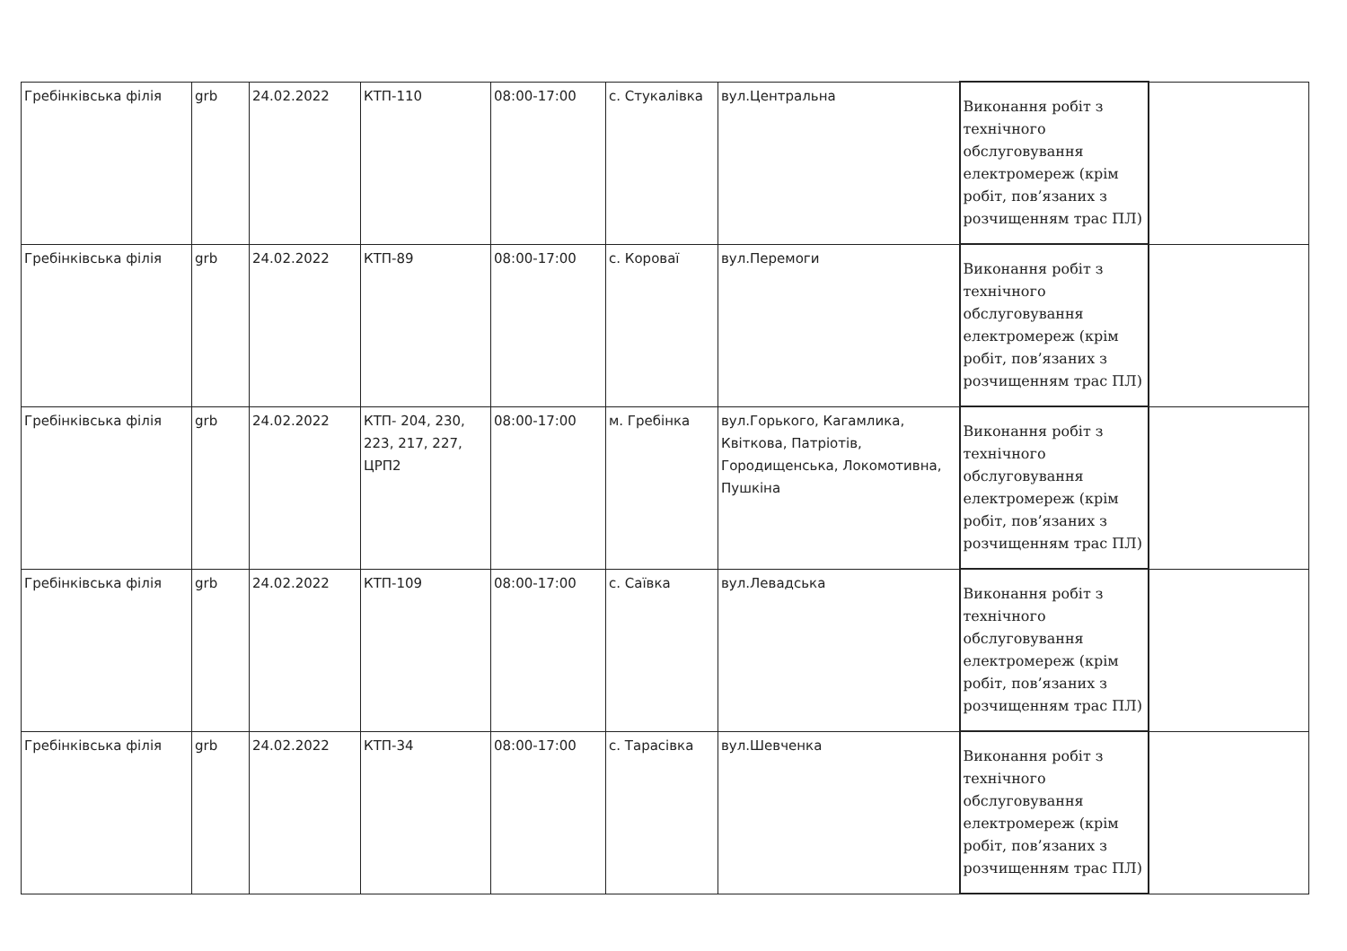| Гребінківська філія | grb | 24.02.2022 | КТП-110 | 08:00-17:00 | с. Стукалівка | вул.Центральна | Виконання робіт з технічного обслуговування електромереж (крім робіт, пов’язаних з розчищенням трас ПЛ) | |
| Гребінківська філія | grb | 24.02.2022 | КТП-89 | 08:00-17:00 | с. Короваї | вул.Перемоги | Виконання робіт з технічного обслуговування електромереж (крім робіт, пов’язаних з розчищенням трас ПЛ) | |
| Гребінківська філія | grb | 24.02.2022 | КТП- 204, 230, 223, 217, 227, ЦРП2 | 08:00-17:00 | м. Гребінка | вул.Горького, Кагамлика, Квіткова, Патріотів, Городищенська, Локомотивна, Пушкіна | Виконання робіт з технічного обслуговування електромереж (крім робіт, пов’язаних з розчищенням трас ПЛ) | |
| Гребінківська філія | grb | 24.02.2022 | КТП-109 | 08:00-17:00 | с. Саївка | вул.Левадська | Виконання робіт з технічного обслуговування електромереж (крім робіт, пов’язаних з розчищенням трас ПЛ) | |
| Гребінківська філія | grb | 24.02.2022 | КТП-34 | 08:00-17:00 | с. Тарасівка | вул.Шевченка | Виконання робіт з технічного обслуговування електромереж (крім робіт, пов’язаних з розчищенням трас ПЛ) | |